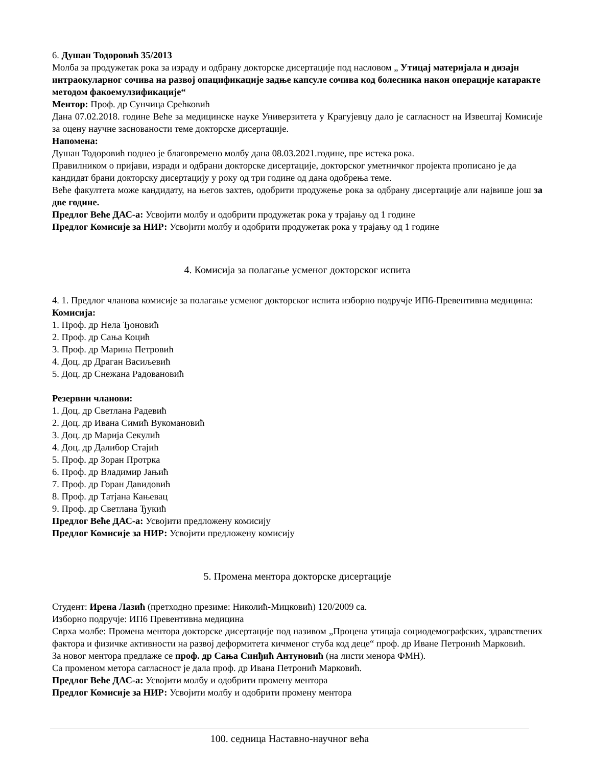6. Душан Тодоровић 35/2013
Молба за продужетак рока за израду и одбрану докторске дисертације под насловом „ Утицај материјала и дизајн интраокуларног сочива на развој опацификације задње капсуле сочива код болесника након операције катаракте методом факоемулзификације“
Ментор: Проф. др Сунчица Срећковић
Дана 07.02.2018. године Веће за медицинске науке Универзитета у Крагујевцу дало је сагласност на Извештај Комисије за оцену научне заснованости теме докторске дисертације.
Напомена:
Душан Тодоровић поднео је благовремено молбу дана 08.03.2021.године, пре истека рока.
Правилником о пријави, изради и одбрани докторске дисертације, докторског уметничког пројекта прописано је да кандидат брани докторску дисертацију у року од три године од дана одобрења теме.
Веће факултета може кандидату, на његов захтев, одобрити продужење рока за одбрану дисертације али највише још за две године.
Предлог Веће ДАС-а: Усвојити молбу и одобрити продужетак рока у трајању од 1 године
Предлог Комисије за НИР: Усвојити молбу и одобрити продужетак рока у трајању од 1 године
4. Комисија за полагање усменог докторског испита
4. 1. Предлог чланова комисије за полагање усменог докторског испита изборно подручје ИП6-Превентивна медицина:
Комисија:
1. Проф. др Нела Ђоновић
2. Проф. др Сања Коцић
3. Проф. др Марина Петровић
4. Доц. др Драган Васиљевић
5. Доц. др Снежана Радовановић
Резервни чланови:
1. Доц. др Светлана Радевић
2. Доц. др Ивана Симић Вукомановић
3. Доц. др Марија Секулић
4. Доц. др Далибор Стајић
5. Проф. др Зоран Протрка
6. Проф. др Владимир Јањић
7. Проф. др Горан Давидовић
8. Проф. др Татјана Кањевац
9. Проф. др Светлана Ђукић
Предлог Веће ДАС-а: Усвојити предложену комисију
Предлог Комисије за НИР: Усвојити предложену комисију
5. Промена ментора докторске дисертације
Студент: Ирена Лазић (претходно презиме: Николић-Мицковић) 120/2009 са.
Изборно подручје: ИП6 Превентивна медицина
Сврха молбе: Промена ментора докторске дисертације под називом „Процена утицаја социодемографских, здравствених фактора и физичке активности на развој деформитета кичменог стуба код деце“ проф. др Иване Петронић Марковић.
За новог ментора предлаже се проф. др Сања Синђић Антуновић (на листи менора ФМН).
Са променом метора сагласност је дала проф. др Ивана Петронић Марковић.
Предлог Веће ДАС-а: Усвојити молбу и одобрити промену ментора
Предлог Комисије за НИР: Усвојити молбу и одобрити промену ментора
100. седница Наставно-научног већа